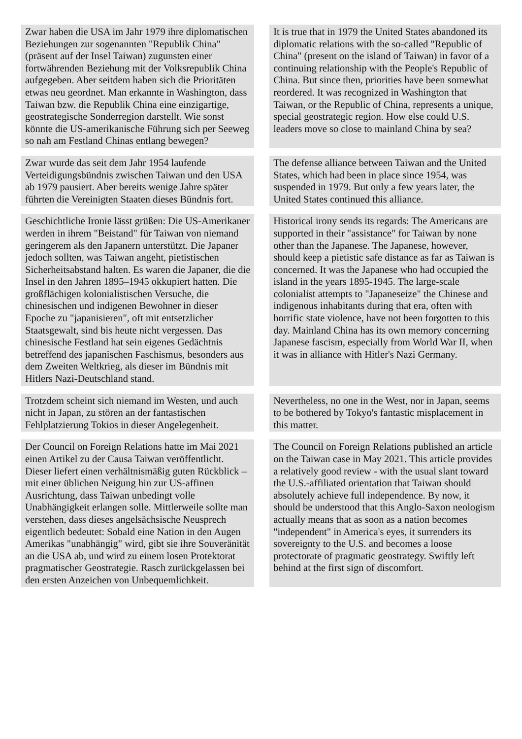| Zwar haben die USA im Jahr 1979 ihre diplomatischen Beziehungen zur sogenannten "Republik China" (präsent auf der Insel Taiwan) zugunsten einer fortwährenden Beziehung mit der Volksrepublik China aufgegeben. Aber seitdem haben sich die Prioritäten etwas neu geordnet. Man erkannte in Washington, dass Taiwan bzw. die Republik China eine einzigartige, geostrategische Sonderregion darstellt. Wie sonst könnte die US-amerikanische Führung sich per Seeweg so nah am Festland Chinas entlang bewegen? | | It is true that in 1979 the United States abandoned its diplomatic relations with the so-called "Republic of China" (present on the island of Taiwan) in favor of a continuing relationship with the People's Republic of China. But since then, priorities have been somewhat reordered. It was recognized in Washington that Taiwan, or the Republic of China, represents a unique, special geostrategic region. How else could U.S. leaders move so close to mainland China by sea? |
| Zwar wurde das seit dem Jahr 1954 laufende Verteidigungsbündnis zwischen Taiwan und den USA ab 1979 pausiert. Aber bereits wenige Jahre später führten die Vereinigten Staaten dieses Bündnis fort. | | The defense alliance between Taiwan and the United States, which had been in place since 1954, was suspended in 1979. But only a few years later, the United States continued this alliance. |
| Geschichtliche Ironie lässt grüßen: Die US-Amerikaner werden in ihrem "Beistand" für Taiwan von niemand geringerem als den Japanern unterstützt. Die Japaner jedoch sollten, was Taiwan angeht, pietistischen Sicherheitsabstand halten. Es waren die Japaner, die die Insel in den Jahren 1895–1945 okkupiert hatten. Die großflächigen kolonialistischen Versuche, die chinesischen und indigenen Bewohner in dieser Epoche zu "japanisieren", oft mit entsetzlicher Staatsgewalt, sind bis heute nicht vergessen. Das chinesische Festland hat sein eigenes Gedächtnis betreffend des japanischen Faschismus, besonders aus dem Zweiten Weltkrieg, als dieser im Bündnis mit Hitlers Nazi-Deutschland stand. | | Historical irony sends its regards: The Americans are supported in their "assistance" for Taiwan by none other than the Japanese. The Japanese, however, should keep a pietistic safe distance as far as Taiwan is concerned. It was the Japanese who had occupied the island in the years 1895-1945. The large-scale colonialist attempts to "Japaneseize" the Chinese and indigenous inhabitants during that era, often with horrific state violence, have not been forgotten to this day. Mainland China has its own memory concerning Japanese fascism, especially from World War II, when it was in alliance with Hitler's Nazi Germany. |
| Trotzdem scheint sich niemand im Westen, und auch nicht in Japan, zu stören an der fantastischen Fehlplatzierung Tokios in dieser Angelegenheit. | | Nevertheless, no one in the West, nor in Japan, seems to be bothered by Tokyo's fantastic misplacement in this matter. |
| Der Council on Foreign Relations hatte im Mai 2021 einen Artikel zu der Causa Taiwan veröffentlicht. Dieser liefert einen verhältnismäßig guten Rückblick – mit einer üblichen Neigung hin zur US-affinen Ausrichtung, dass Taiwan unbedingt volle Unabhängigkeit erlangen solle. Mittlerweile sollte man verstehen, dass dieses angelsächsische Neusprech eigentlich bedeutet: Sobald eine Nation in den Augen Amerikas "unabhängig" wird, gibt sie ihre Souveränität an die USA ab, und wird zu einem losen Protektorat pragmatischer Geostrategie. Rasch zurückgelassen bei den ersten Anzeichen von Unbequemlichkeit. | | The Council on Foreign Relations published an article on the Taiwan case in May 2021. This article provides a relatively good review - with the usual slant toward the U.S.-affiliated orientation that Taiwan should absolutely achieve full independence. By now, it should be understood that this Anglo-Saxon neologism actually means that as soon as a nation becomes "independent" in America's eyes, it surrenders its sovereignty to the U.S. and becomes a loose protectorate of pragmatic geostrategy. Swiftly left behind at the first sign of discomfort. |